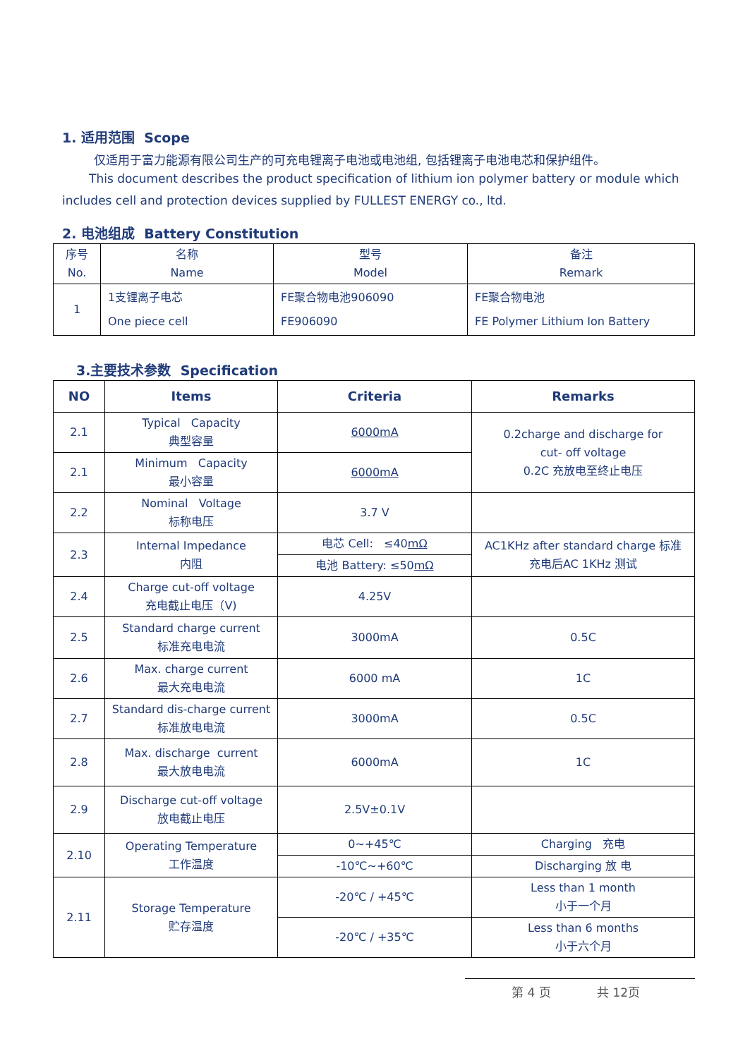1. 适用范围 Scope
仅适用于富力能源有限公司生产的可充电锂离子电池或电池组, 包括锂离子电池电芯和保护组件。
This document describes the product specification of lithium ion polymer battery or module which includes cell and protection devices supplied by FULLEST ENERGY co., ltd.
2. 电池组成 Battery Constitution
| 序号 No. | 名称 Name | 型号 Model | 备注 Remark |
| 1 | 1支锂离子电芯 One piece cell | FE聚合物电池906090 FE906090 | FE聚合物电池 FE Polymer Lithium Ion Battery |
3.主要技术参数 Specification
| NO | Items | Criteria | Remarks |
| --- | --- | --- | --- |
| 2.1 | Typical Capacity 典型容量 | 6000mA | 0.2charge and discharge for cut- off voltage 0.2C 充放电至终止电压 |
| 2.1 | Minimum Capacity 最小容量 | 6000mA | |
| 2.2 | Nominal Voltage 标称电压 | 3.7 V | |
| 2.3 | Internal Impedance 内阻 | 电芯 Cell: ≤40 mΩ | AC1KHz after standard charge 标准 充电后AC 1KHz 测试 |
| | | 电池 Battery: ≤50 mΩ | |
| 2.4 | Charge cut-off voltage 充电截止电压（V) | 4.25V | |
| 2.5 | Standard charge current 标准充电电流 | 3000mA | 0.5C |
| 2.6 | Max. charge current 最大充电电流 | 6000 mA | 1C |
| 2.7 | Standard dis-charge current 标准放电电流 | 3000mA | 0.5C |
| 2.8 | Max. discharge current 最大放电电流 | 6000mA | 1C |
| 2.9 | Discharge cut-off voltage 放电截止电压 | 2.5V±0.1V | |
| 2.10 | Operating Temperature 工作温度 | 0~+45℃ | Charging 充电 |
| | | -10℃~+60℃ | Discharging 放 电 |
| 2.11 | Storage Temperature 贮存温度 | -20℃ / +45℃ | Less than 1 month 小于一个月 |
| | | -20℃ / +35℃ | Less than 6 months 小于六个月 |
第 4 页 共 12页